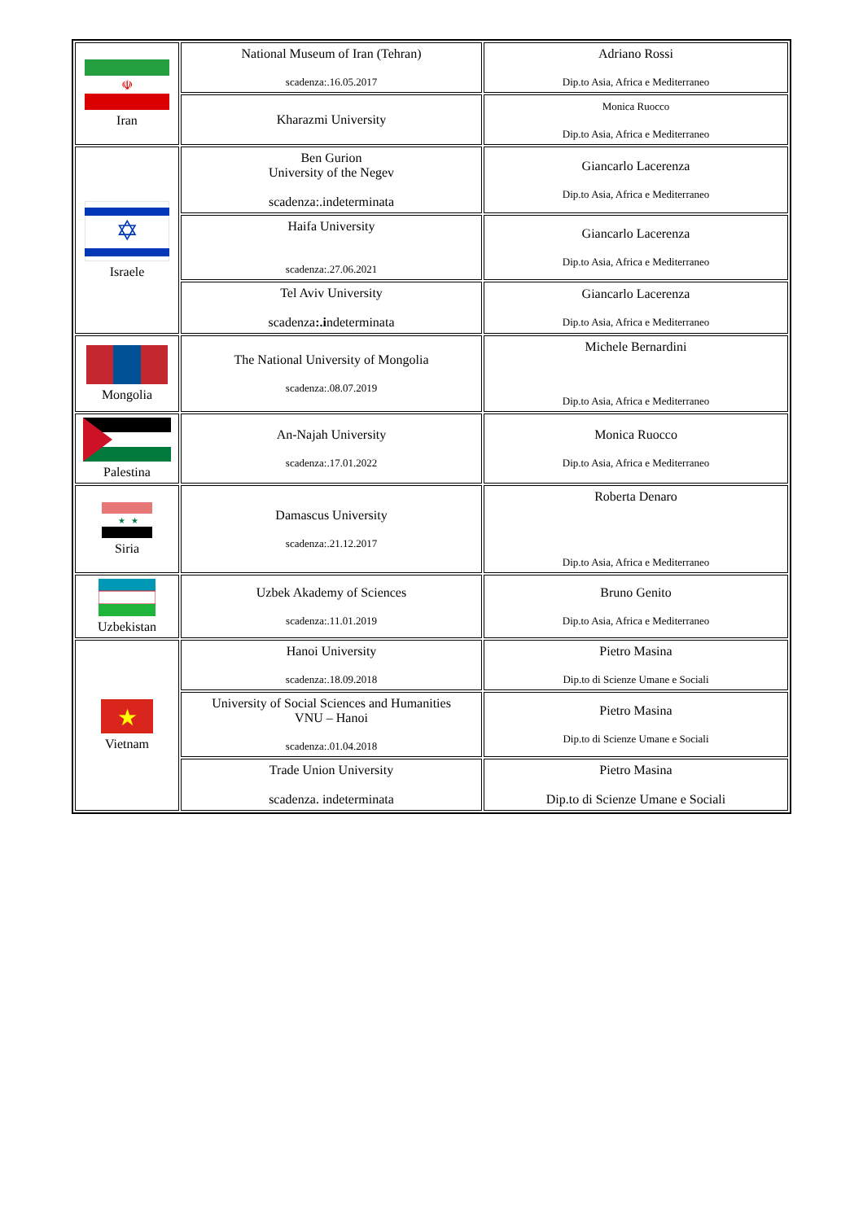| ☫ Iran | National Museum of Iran (Tehran) scadenza:.16.05.2017 | Adriano Rossi Dip.to Asia, Africa e Mediterraneo |
| | Kharazmi University | Monica Ruocco Dip.to Asia, Africa e Mediterraneo |
| ✡ Israele | Ben Gurion University of the Negev scadenza:.indeterminata | Giancarlo Lacerenza Dip.to Asia, Africa e Mediterraneo |
| | Haifa University scadenza:.27.06.2021 | Giancarlo Lacerenza Dip.to Asia, Africa e Mediterraneo |
| | Tel Aviv University scadenza :.i ndeterminata | Giancarlo Lacerenza Dip.to Asia, Africa e Mediterraneo |
| Mongolia | The National University of Mongolia scadenza:.08.07.2019 | Michele Bernardini Dip.to Asia, Africa e Mediterraneo |
| Palestina | An-Najah University scadenza:.17.01.2022 | Monica Ruocco Dip.to Asia, Africa e Mediterraneo |
| ★ ★ Siria | Damascus University scadenza:.21.12.2017 | Roberta Denaro Dip.to Asia, Africa e Mediterraneo |
| Uzbekistan | Uzbek Akademy of Sciences scadenza:.11.01.2019 | Bruno Genito Dip.to Asia, Africa e Mediterraneo |
| ★ Vietnam | Hanoi University scadenza:.18.09.2018 | Pietro Masina Dip.to di Scienze Umane e Sociali |
| | University of Social Sciences and Humanities VNU – Hanoi scadenza:.01.04.2018 | Pietro Masina Dip.to di Scienze Umane e Sociali |
| | Trade Union University scadenza. indeterminata | Pietro Masina Dip.to di Scienze Umane e Sociali |